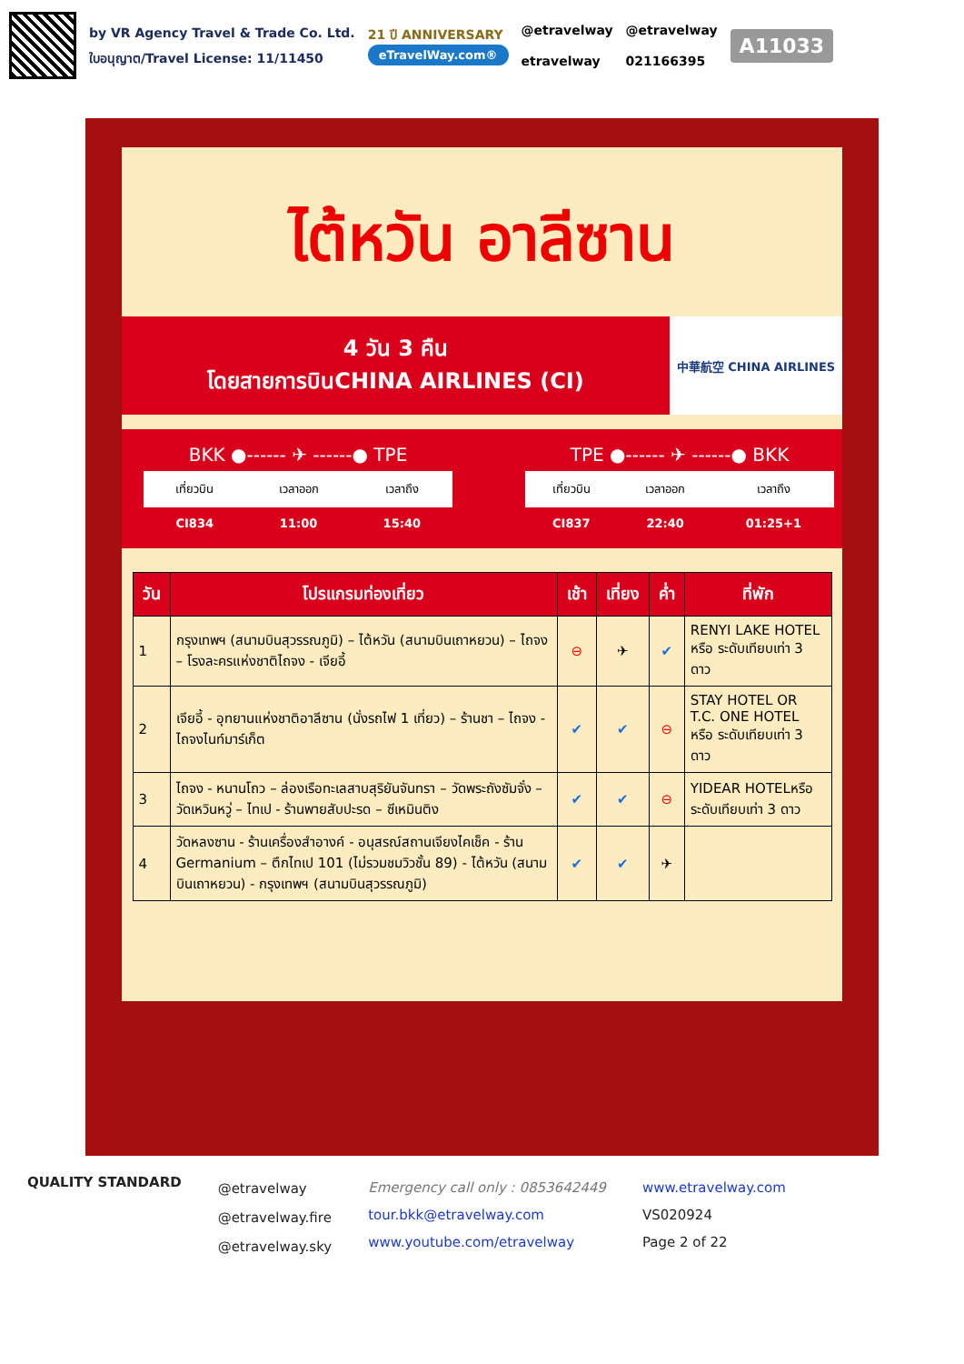by VR Agency Travel & Trade Co. Ltd.
ใบอนุญาต/Travel License: 11/11450
21 ปี ANNIVERSARY
eTravelWay.com®
@etravelway
etravelway
@etravelway
021166395
A11033
ไต้หวัน อาลีซาน
4 วัน 3 คืน
โดยสายการบินCHINA AIRLINES (CI)
中華航空 CHINA AIRLINES
BKK ●------ ✈ ------● TPE
| เที่ยวบิน | เวลาออก | เวลาถึง |
| --- | --- | --- |
| CI834 | 11:00 | 15:40 |
TPE ●------ ✈ ------● BKK
| เที่ยวบิน | เวลาออก | เวลาถึง |
| --- | --- | --- |
| CI837 | 22:40 | 01:25+1 |
| วัน | โปรแกรมท่องเที่ยว | เช้า | เที่ยง | ค่ำ | ที่พัก |
| --- | --- | --- | --- | --- | --- |
| 1 | กรุงเทพฯ (สนามบินสุวรรณภูมิ) – ไต้หวัน (สนามบินเถาหยวน) – ไถจง – โรงละครแห่งชาติไถจง - เจียอี้ | ⊖ | ✈ | ✔ | RENYI LAKE HOTEL หรือ ระดับเทียบเท่า 3 ดาว |
| 2 | เจียอี้ - อุทยานแห่งชาติอาลีซาน (นั่งรถไฟ 1 เที่ยว) – ร้านชา – ไถจง - ไถจงไนท์มาร์เก็ต | ✔ | ✔ | ⊖ | STAY HOTEL OR T.C. ONE HOTEL หรือ ระดับเทียบเท่า 3 ดาว |
| 3 | ไถจง - หนานโถว – ล่องเรือทะเลสาบสุริยันจันทรา – วัดพระถังซัมจั๋ง –วัดเหวินหวู่ – ไทเป - ร้านพายสับปะรด – ซีเหมินติง | ✔ | ✔ | ⊖ | YIDEAR HOTELหรือ ระดับเทียบเท่า 3 ดาว |
| 4 | วัดหลงซาน - ร้านเครื่องสำอางค์ - อนุสรณ์สถานเจียงไคเช็ค - ร้าน Germanium – ตึกไทเป 101 (ไม่รวมชมวิวชั้น 89) - ไต้หวัน (สนามบินเถาหยวน) - กรุงเทพฯ (สนามบินสุวรรณภูมิ) | ✔ | ✔ | ✈ | |
QUALITY STANDARD
@etravelway
@etravelway.fire
@etravelway.sky
Emergency call only : 0853642449
tour.bkk@etravelway.com
www.youtube.com/etravelway
www.etravelway.com
VS020924
Page 2 of 22